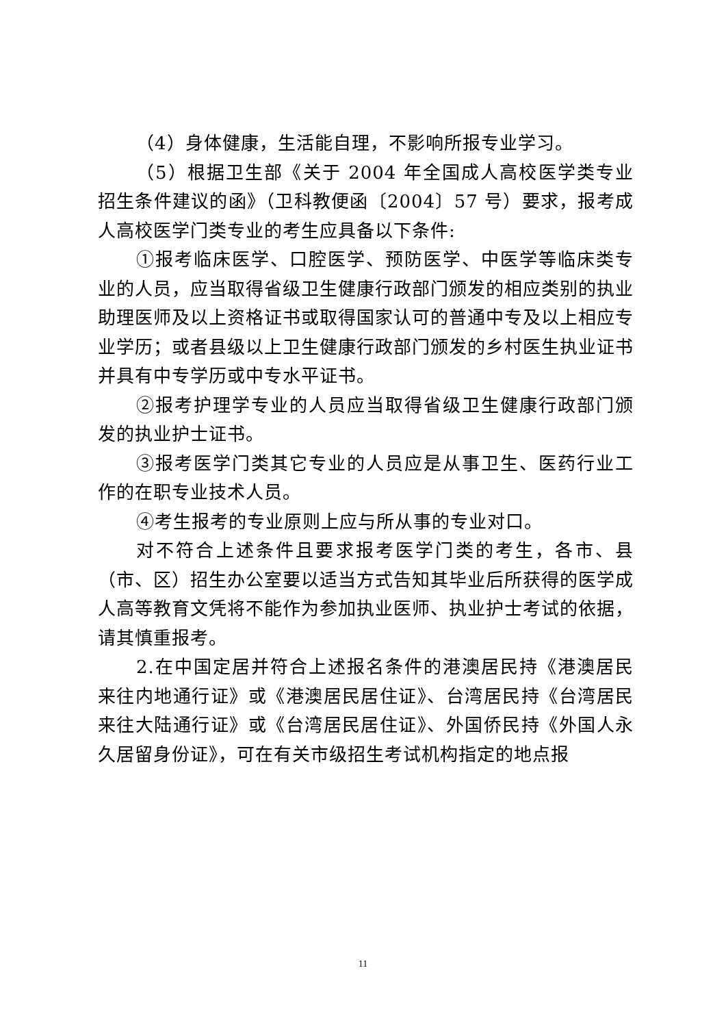（4）身体健康，生活能自理，不影响所报专业学习。
（5）根据卫生部《关于 2004 年全国成人高校医学类专业招生条件建议的函》（卫科教便函〔2004〕57 号）要求，报考成人高校医学门类专业的考生应具备以下条件:
①报考临床医学、口腔医学、预防医学、中医学等临床类专业的人员，应当取得省级卫生健康行政部门颁发的相应类别的执业助理医师及以上资格证书或取得国家认可的普通中专及以上相应专业学历；或者县级以上卫生健康行政部门颁发的乡村医生执业证书并具有中专学历或中专水平证书。
②报考护理学专业的人员应当取得省级卫生健康行政部门颁发的执业护士证书。
③报考医学门类其它专业的人员应是从事卫生、医药行业工作的在职专业技术人员。
④考生报考的专业原则上应与所从事的专业对口。
对不符合上述条件且要求报考医学门类的考生，各市、县（市、区）招生办公室要以适当方式告知其毕业后所获得的医学成人高等教育文凭将不能作为参加执业医师、执业护士考试的依据，请其慎重报考。
2.在中国定居并符合上述报名条件的港澳居民持《港澳居民来往内地通行证》或《港澳居民居住证》、台湾居民持《台湾居民来往大陆通行证》或《台湾居民居住证》、外国侨民持《外国人永久居留身份证》，可在有关市级招生考试机构指定的地点报
11